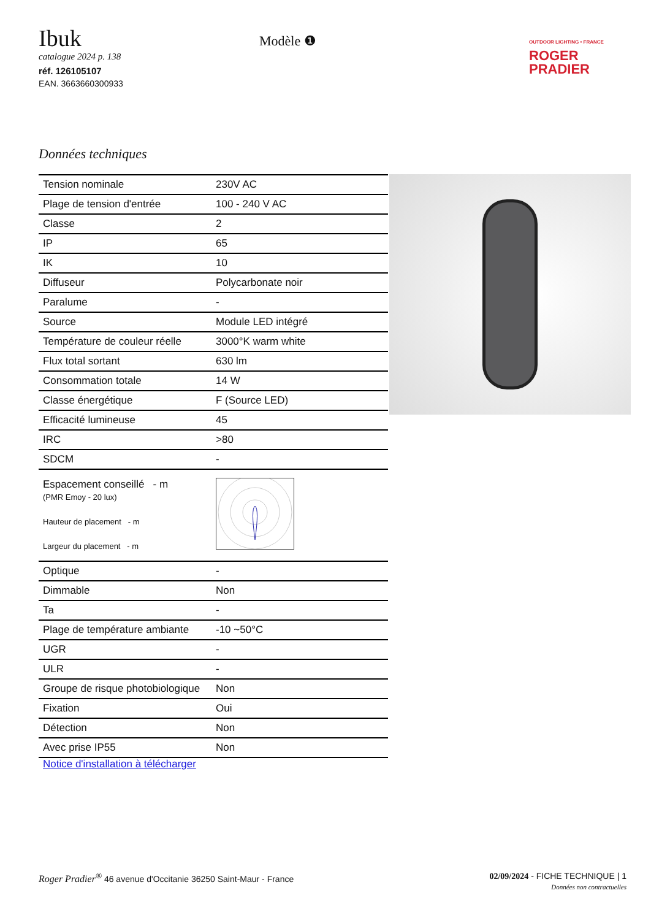Ibuk
catalogue 2024 p. 138
réf. 126105107
EAN. 3663660300933
Modèle ❶
OUTDOOR LIGHTING • FRANCE
ROGER
PRADIER
Données techniques
| Tension nominale | 230V AC |
| Plage de tension d'entrée | 100 - 240 V AC |
| Classe | 2 |
| IP | 65 |
| IK | 10 |
| Diffuseur | Polycarbonate noir |
| Paralume | - |
| Source | Module LED intégré |
| Température de couleur réelle | 3000°K warm white |
| Flux total sortant | 630 lm |
| Consommation totale | 14 W |
| Classe énergétique | F (Source LED) |
| Efficacité lumineuse | 45 |
| IRC | >80 |
| SDCM | - |
| Espacement conseillé - m (PMR Emoy - 20 lux) Hauteur de placement - m Largeur du placement - m | |
| Optique | - |
| Dimmable | Non |
| Ta | - |
| Plage de température ambiante | -10 ~50°C |
| UGR | - |
| ULR | - |
| Groupe de risque photobiologique | Non |
| Fixation | Oui |
| Détection | Non |
| Avec prise IP55 | Non |
Notice d'installation à télécharger
Roger Pradier<sup>®</sup> 46 avenue d'Occitanie 36250 Saint-Maur - France
02/09/2024 - FICHE TECHNIQUE | 1
Données non contractuelles